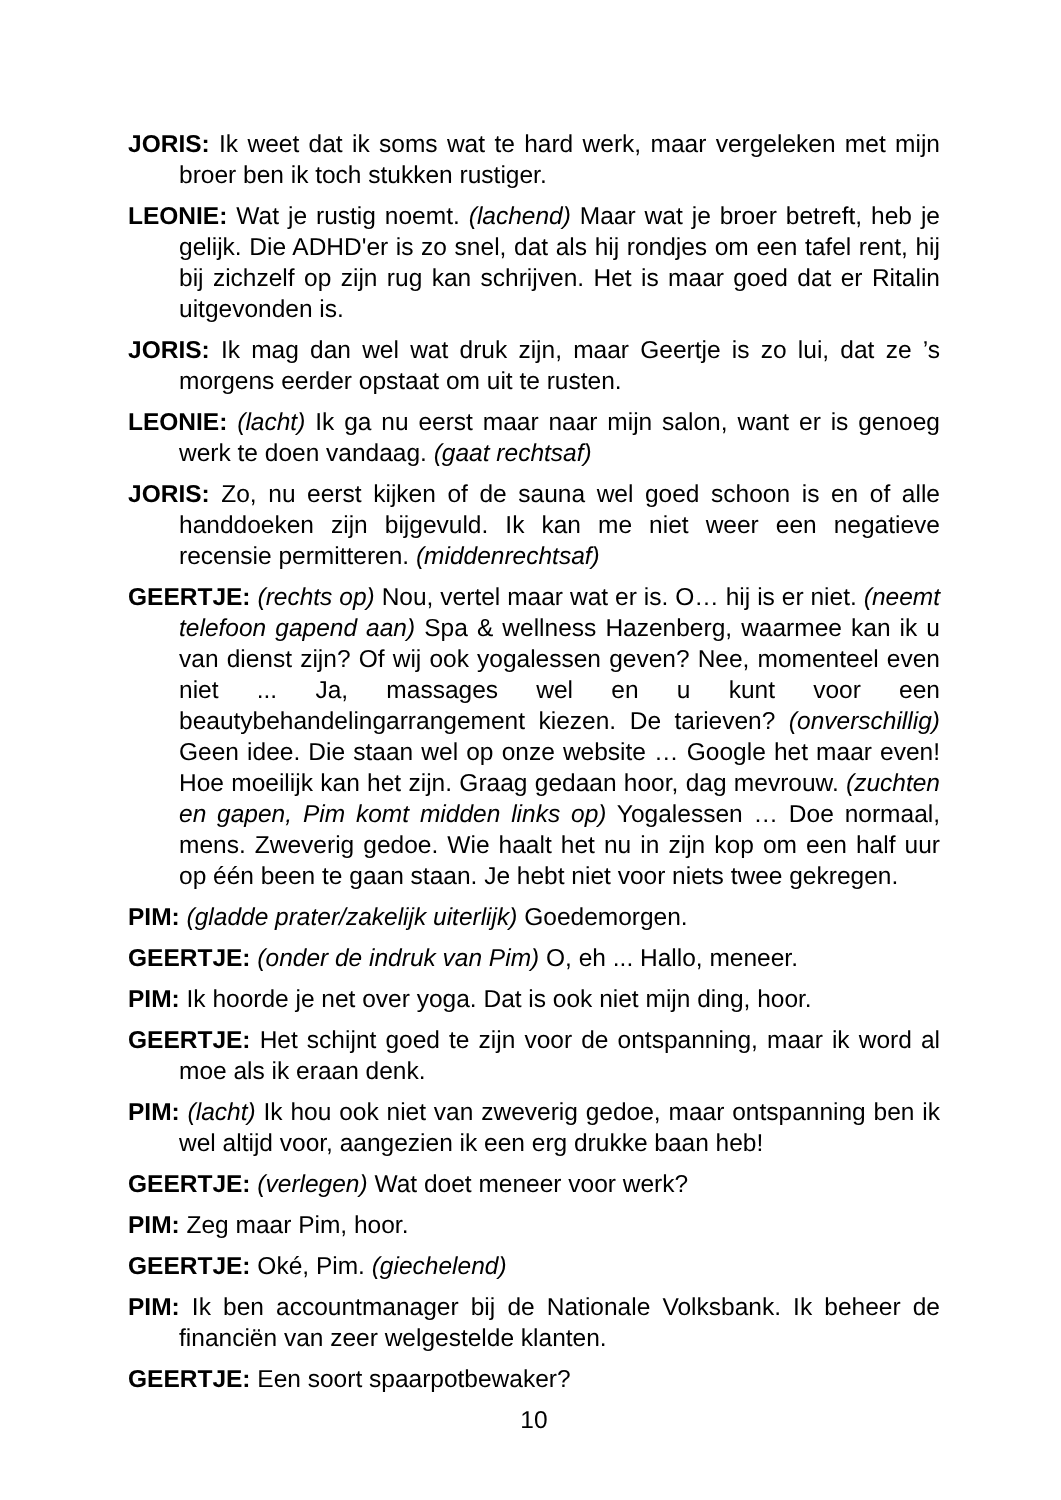JORIS: Ik weet dat ik soms wat te hard werk, maar vergeleken met mijn broer ben ik toch stukken rustiger.
LEONIE: Wat je rustig noemt. (lachend) Maar wat je broer betreft, heb je gelijk. Die ADHD'er is zo snel, dat als hij rondjes om een tafel rent, hij bij zichzelf op zijn rug kan schrijven. Het is maar goed dat er Ritalin uitgevonden is.
JORIS: Ik mag dan wel wat druk zijn, maar Geertje is zo lui, dat ze ’s morgens eerder opstaat om uit te rusten.
LEONIE: (lacht) Ik ga nu eerst maar naar mijn salon, want er is genoeg werk te doen vandaag. (gaat rechtsaf)
JORIS: Zo, nu eerst kijken of de sauna wel goed schoon is en of alle handdoeken zijn bijgevuld. Ik kan me niet weer een negatieve recensie permitteren. (middenrechtsaf)
GEERTJE: (rechts op) Nou, vertel maar wat er is. O… hij is er niet. (neemt telefoon gapend aan) Spa & wellness Hazenberg, waarmee kan ik u van dienst zijn? Of wij ook yogalessen geven? Nee, momenteel even niet ... Ja, massages wel en u kunt voor een beautybehandelingarrangement kiezen. De tarieven? (onverschillig) Geen idee. Die staan wel op onze website … Google het maar even! Hoe moeilijk kan het zijn. Graag gedaan hoor, dag mevrouw. (zuchten en gapen, Pim komt midden links op) Yogalessen … Doe normaal, mens. Zweverig gedoe. Wie haalt het nu in zijn kop om een half uur op één been te gaan staan. Je hebt niet voor niets twee gekregen.
PIM: (gladde prater/zakelijk uiterlijk) Goedemorgen.
GEERTJE: (onder de indruk van Pim) O, eh ... Hallo, meneer.
PIM: Ik hoorde je net over yoga. Dat is ook niet mijn ding, hoor.
GEERTJE: Het schijnt goed te zijn voor de ontspanning, maar ik word al moe als ik eraan denk.
PIM: (lacht) Ik hou ook niet van zweverig gedoe, maar ontspanning ben ik wel altijd voor, aangezien ik een erg drukke baan heb!
GEERTJE: (verlegen) Wat doet meneer voor werk?
PIM: Zeg maar Pim, hoor.
GEERTJE: Oké, Pim. (giechelend)
PIM: Ik ben accountmanager bij de Nationale Volksbank. Ik beheer de financiën van zeer welgestelde klanten.
GEERTJE: Een soort spaarpotbewaker?
10